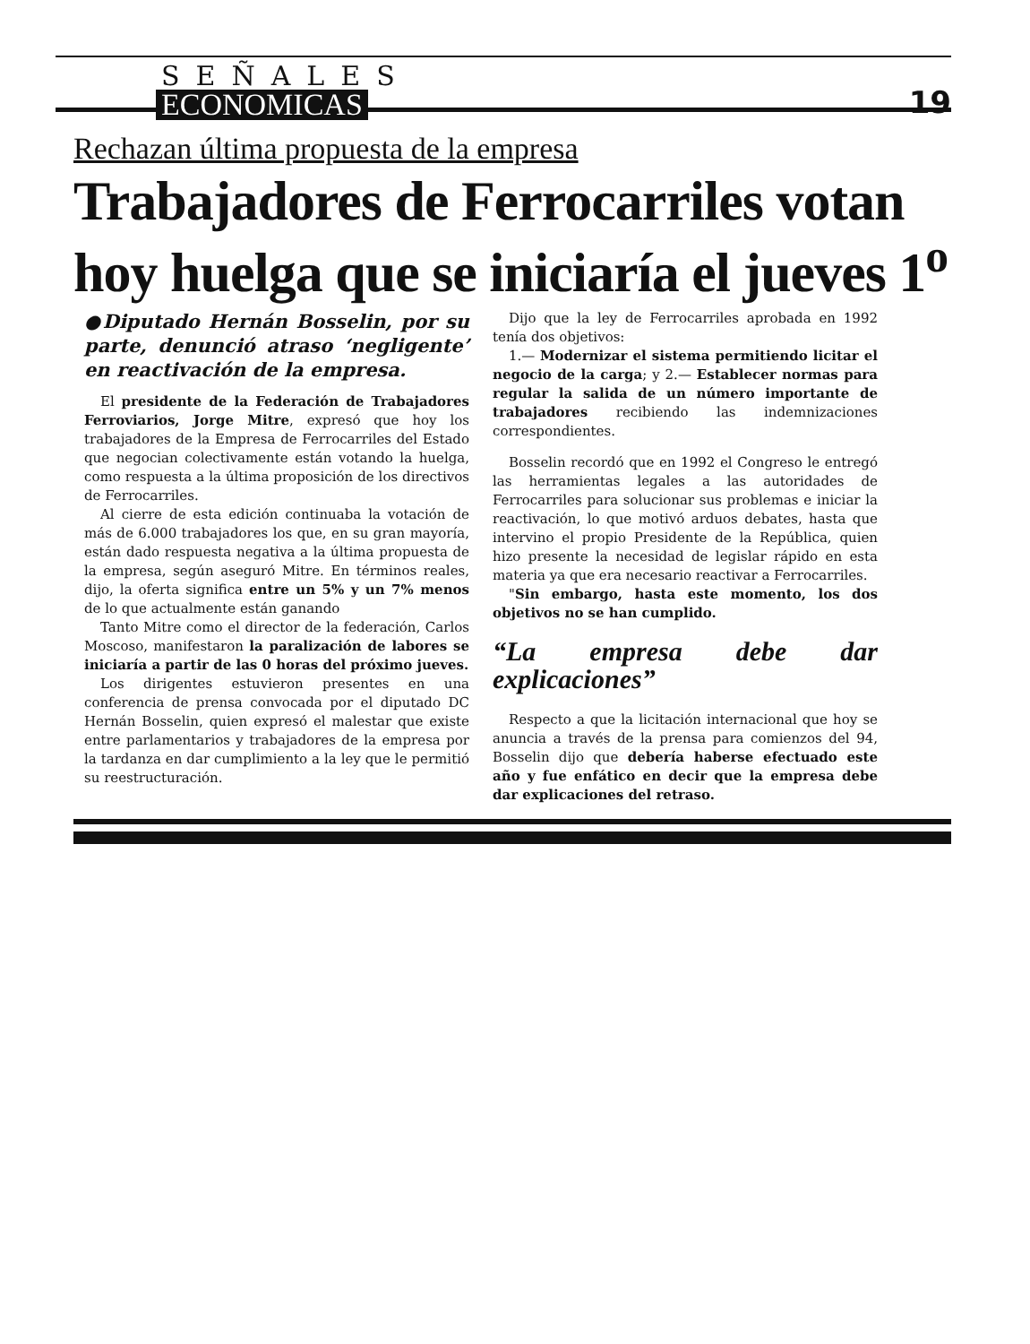SEÑALES
ECONOMICAS
19
Rechazan última propuesta de la empresa
Trabajadores de Ferrocarriles votan hoy huelga que se iniciaría el jueves 1<sup>o</sup>
●Diputado Hernán Bosselin, por su parte, denunció atraso ‘negligente’ en reactivación de la empresa.
El presidente de la Federación de Trabajadores Ferroviarios, Jorge Mitre, expresó que hoy los trabajadores de la Empresa de Ferrocarriles del Estado que negocian colectivamente están votando la huelga, como respuesta a la última proposición de los directivos de Ferrocarriles.
Al cierre de esta edición continuaba la votación de más de 6.000 trabajadores los que, en su gran mayoría, están dado respuesta negativa a la última propuesta de la empresa, según aseguró Mitre. En términos reales, dijo, la oferta significa entre un 5% y un 7% menos de lo que actualmente están ganando
Tanto Mitre como el director de la federación, Carlos Moscoso, manifestaron la paralización de labores se iniciaría a partir de las 0 horas del próximo jueves.
Los dirigentes estuvieron presentes en una conferencia de prensa convocada por el diputado DC Hernán Bosselin, quien expresó el malestar que existe entre parlamentarios y trabajadores de la empresa por la tardanza en dar cumplimiento a la ley que le permitió su reestructuración.
Dijo que la ley de Ferrocarriles aprobada en 1992 tenía dos objetivos:
1.— Modernizar el sistema permitiendo licitar el negocio de la carga; y 2.— Establecer normas para regular la salida de un número importante de trabajadores recibiendo las indemnizaciones correspondientes.
Bosselin recordó que en 1992 el Congreso le entregó las herramientas legales a las autoridades de Ferrocarriles para solucionar sus problemas e iniciar la reactivación, lo que motivó arduos debates, hasta que intervino el propio Presidente de la República, quien hizo presente la necesidad de legislar rápido en esta materia ya que era necesario reactivar a Ferrocarriles.
"Sin embargo, hasta este momento, los dos objetivos no se han cumplido.
“La empresa debe dar explicaciones”
Respecto a que la licitación internacional que hoy se anuncia a través de la prensa para comienzos del 94, Bosselin dijo que debería haberse efectuado este año y fue enfático en decir que la empresa debe dar explicaciones del retraso.